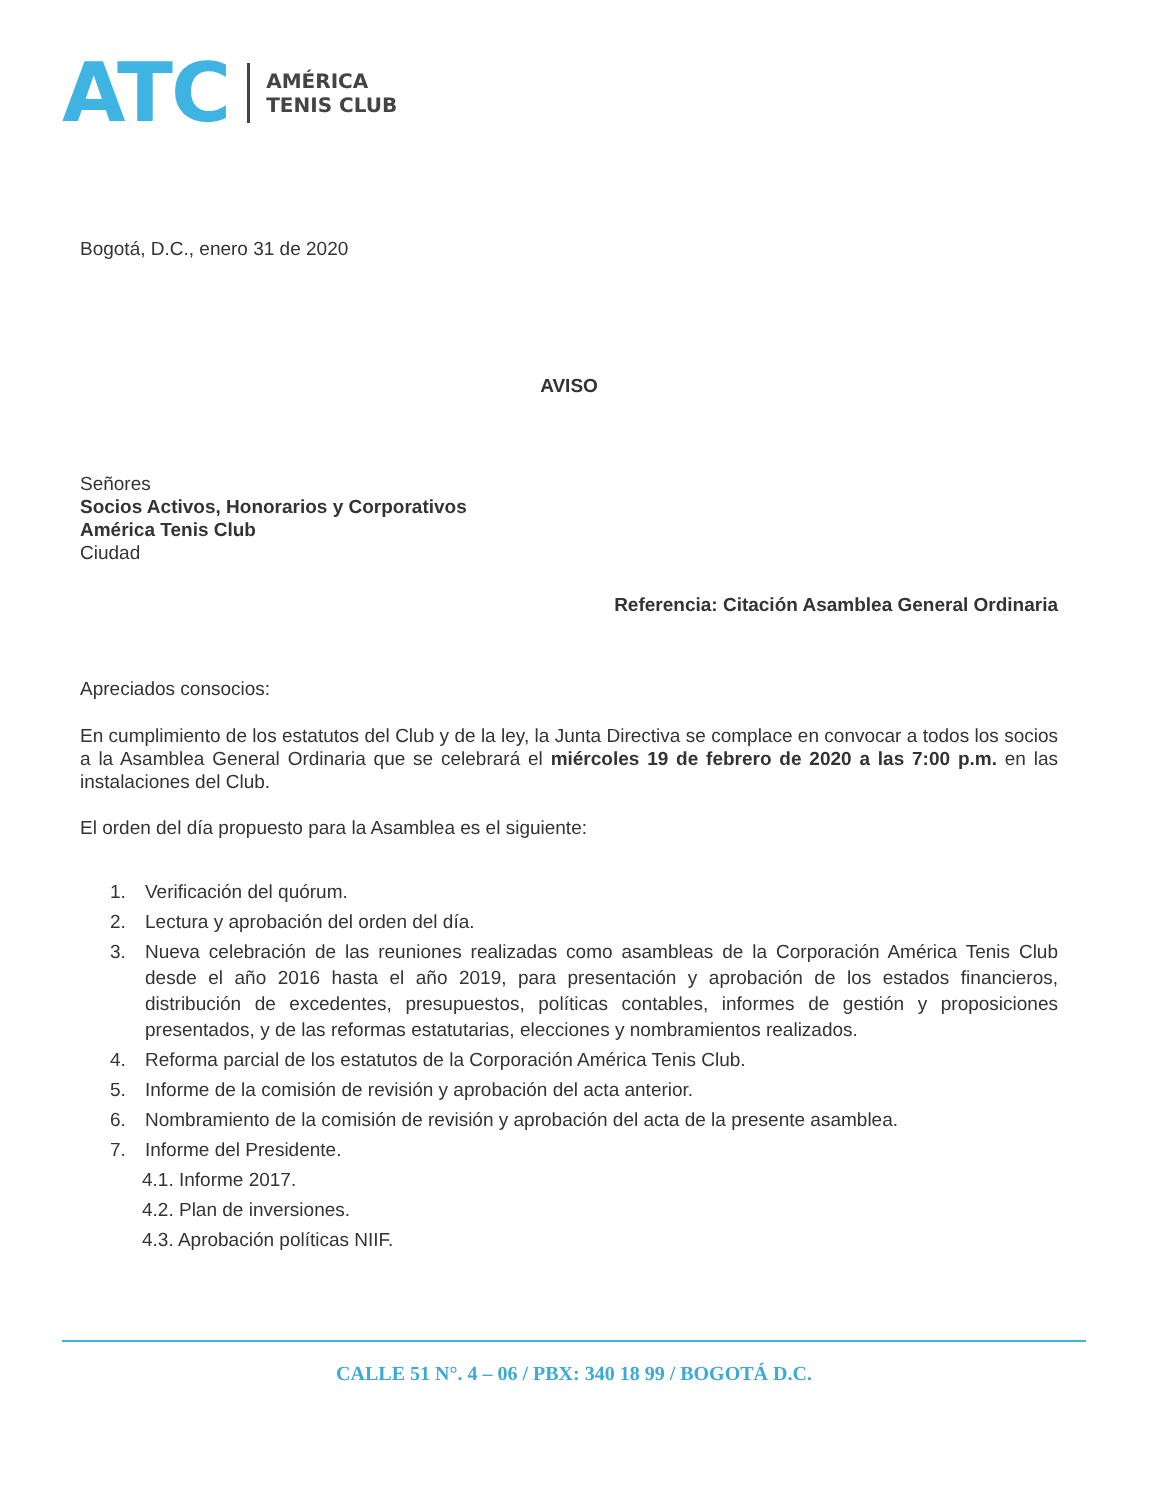ATC
AMÉRICA
TENIS CLUB
Bogotá, D.C., enero 31 de 2020
AVISO
Señores
Socios Activos, Honorarios y Corporativos
América Tenis Club
Ciudad
Referencia: Citación Asamblea General Ordinaria
Apreciados consocios:
En cumplimiento de los estatutos del Club y de la ley, la Junta Directiva se complace en convocar a todos los socios a la Asamblea General Ordinaria que se celebrará el miércoles 19 de febrero de 2020 a las 7:00 p.m. en las instalaciones del Club.
El orden del día propuesto para la Asamblea es el siguiente:
1. Verificación del quórum.
2. Lectura y aprobación del orden del día.
3. Nueva celebración de las reuniones realizadas como asambleas de la Corporación América Tenis Club desde el año 2016 hasta el año 2019, para presentación y aprobación de los estados financieros, distribución de excedentes, presupuestos, políticas contables, informes de gestión y proposiciones presentados, y de las reformas estatutarias, elecciones y nombramientos realizados.
4. Reforma parcial de los estatutos de la Corporación América Tenis Club.
5. Informe de la comisión de revisión y aprobación del acta anterior.
6. Nombramiento de la comisión de revisión y aprobación del acta de la presente asamblea.
7. Informe del Presidente.
4.1. Informe 2017.
4.2. Plan de inversiones.
4.3. Aprobación políticas NIIF.
CALLE 51 N°. 4 – 06 / PBX: 340 18 99 / BOGOTÁ D.C.